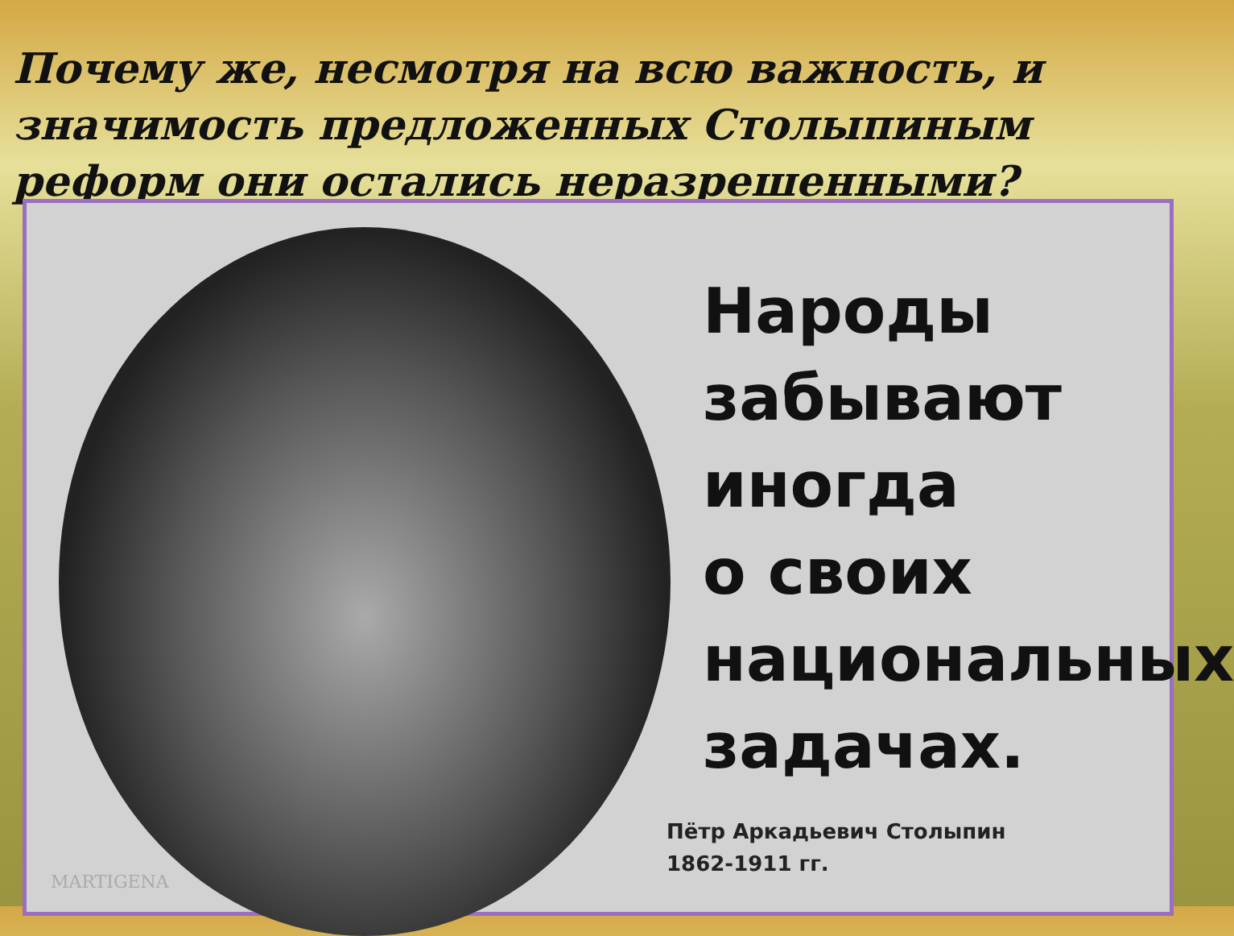Почему же, несмотря на всю важность, и значимость предложенных Столыпиным реформ они остались неразрешенными?
Народы
забывают иногда
о своих
национальных
задачах.
Пётр Аркадьевич Столыпин
1862-1911 гг.
MARTIGENA